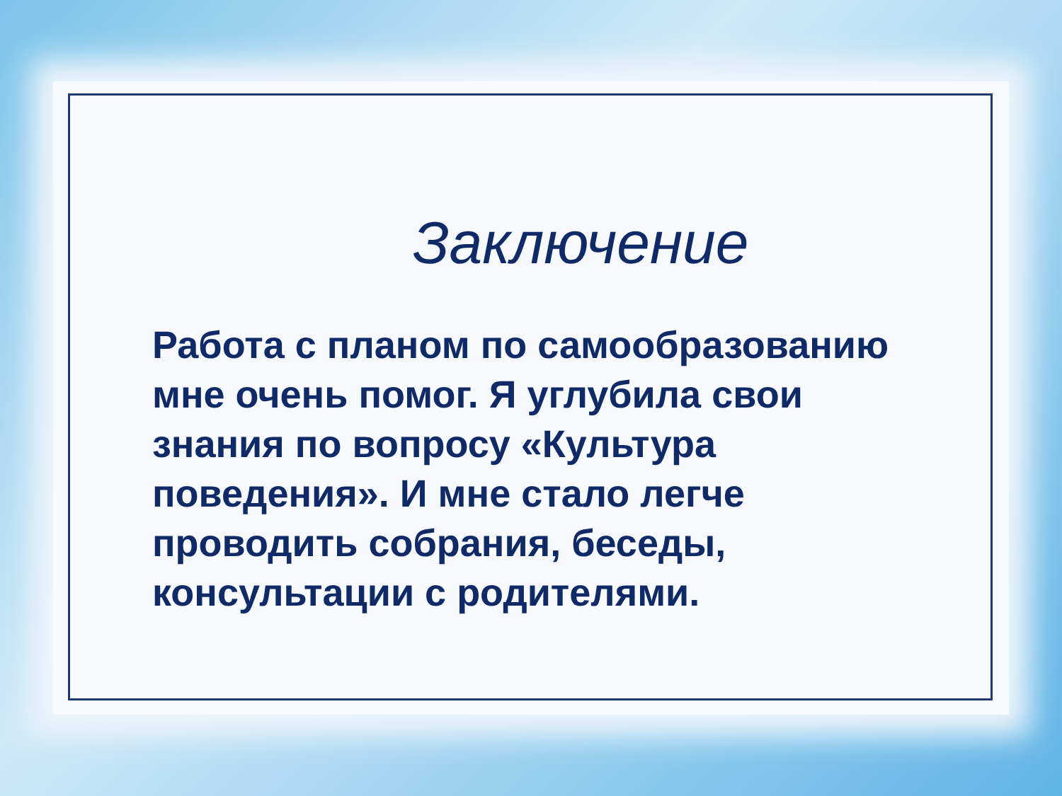Заключение
Работа с планом по самообразованию мне очень помог. Я углубила свои знания по вопросу «Культура поведения». И мне стало легче проводить собрания, беседы, консультации с родителями.